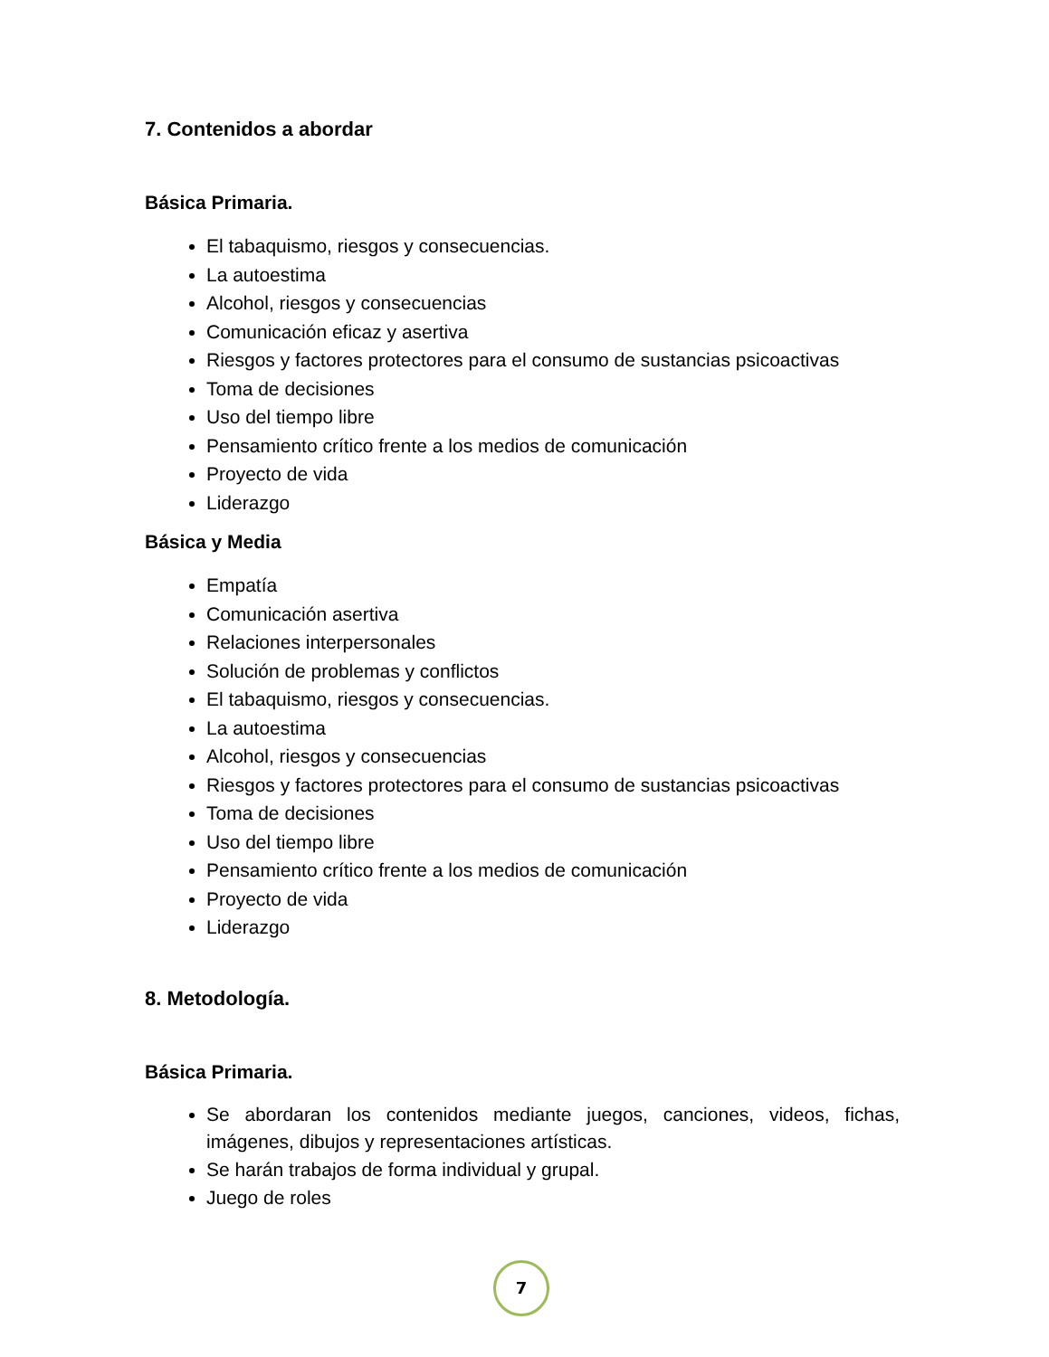7. Contenidos a abordar
Básica Primaria.
El tabaquismo, riesgos y consecuencias.
La autoestima
Alcohol, riesgos y consecuencias
Comunicación eficaz y asertiva
Riesgos y factores protectores para el consumo de sustancias psicoactivas
Toma de decisiones
Uso del tiempo libre
Pensamiento crítico frente a los medios de comunicación
Proyecto de vida
Liderazgo
Básica y Media
Empatía
Comunicación asertiva
Relaciones interpersonales
Solución de problemas y conflictos
El tabaquismo, riesgos y consecuencias.
La autoestima
Alcohol, riesgos y consecuencias
Riesgos y factores protectores para el consumo de sustancias psicoactivas
Toma de decisiones
Uso del tiempo libre
Pensamiento crítico frente a los medios de comunicación
Proyecto de vida
Liderazgo
8. Metodología.
Básica Primaria.
Se abordaran los contenidos mediante juegos, canciones, videos, fichas, imágenes, dibujos y representaciones artísticas.
Se harán trabajos de forma individual y grupal.
Juego de roles
7